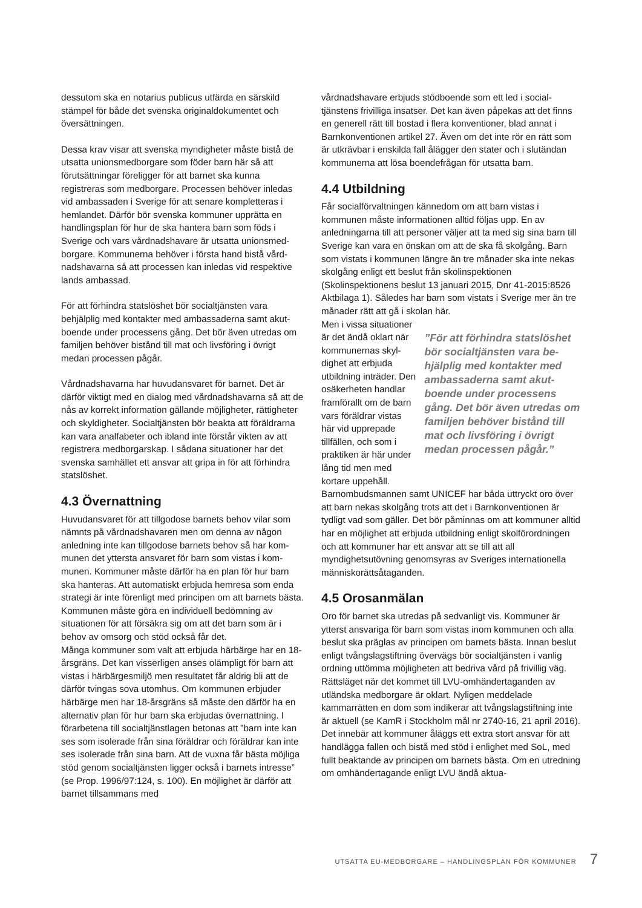dessutom ska en notarius publicus utfärda en särskild stämpel för både det svenska originaldokumentet och översättningen.
Dessa krav visar att svenska myndigheter måste bistå de utsatta unionsmedborgare som föder barn här så att förutsättningar föreligger för att barnet ska kunna registreras som medborgare. Processen behöver inledas vid ambassaden i Sverige för att senare kompletteras i hemlandet. Därför bör svenska kommuner upprätta en handlingsplan för hur de ska hantera barn som föds i Sverige och vars vårdnadshavare är utsatta unionsmed­borgare. Kommunerna behöver i första hand bistå vård­nadshavarna så att processen kan inledas vid respektive lands ambassad.
För att förhindra statslöshet bör socialtjänsten vara behjälplig med kontakter med ambassaderna samt akut­boende under processens gång. Det bör även utredas om familjen behöver bistånd till mat och livsföring i övrigt medan processen pågår.
Vårdnadshavarna har huvudansvaret för barnet. Det är därför viktigt med en dialog med vårdnadshavarna så att de nås av korrekt information gällande möjligheter, rättigheter och skyldigheter. Socialtjänsten bör beakta att föräldrarna kan vara analfabeter och ibland inte förstår vikten av att registrera medborgarskap. I sådana situationer har det svenska samhället ett ansvar att gripa in för att förhindra statslöshet.
4.3 Övernattning
Huvudansvaret för att tillgodose barnets behov vilar som nämnts på vårdnadshavaren men om denna av någon anledning inte kan tillgodose barnets behov så har kom­munen det yttersta ansvaret för barn som vistas i kom­munen. Kommuner måste därför ha en plan för hur barn ska hanteras. Att automatiskt erbjuda hemresa som enda strategi är inte förenligt med principen om att barnets bästa. Kommunen måste göra en individuell bedömning av situationen för att försäkra sig om att det barn som är i behov av omsorg och stöd också får det.
Många kommuner som valt att erbjuda härbärge har en 18-årsgräns. Det kan visserligen anses olämpligt för barn att vistas i härbärgesmiljö men resultatet får aldrig bli att de därför tvingas sova utomhus. Om kommunen erbjuder härbärge men har 18-årsgräns så måste den därför ha en alternativ plan för hur barn ska erbjudas övernattning. I förarbetena till socialtjänstlagen betonas att ”barn inte kan ses som isolerade från sina föräldrar och föräldrar kan inte ses isolerade från sina barn. Att de vuxna får bästa möjliga stöd genom socialtjänsten ligger också i barnets intresse” (se Prop. 1996/97:124, s. 100). En möjlighet är därför att barnet tillsammans med
vårdnadshavare erbjuds stödboende som ett led i social­tjänstens frivilliga insatser. Det kan även påpekas att det finns en generell rätt till bostad i flera konventioner, blad annat i Barnkonventionen artikel 27. Även om det inte rör en rätt som är utkrävbar i enskilda fall ålägger den stater och i slutändan kommunerna att lösa boendefrågan för utsatta barn.
4.4 Utbildning
Får socialförvaltningen kännedom om att barn vistas i kommunen måste informationen alltid följas upp. En av anledningarna till att personer väljer att ta med sig sina barn till Sverige kan vara en önskan om att de ska få skolgång. Barn som vistats i kommunen längre än tre må­nader ska inte nekas skolgång enligt ett beslut från skol­inspektionen (Skolinspektionens beslut 13 januari 2015, Dnr 41-2015:8526 Aktbilaga 1). Således har barn som vis­tats i Sverige mer än tre månader rätt att gå i skolan här.
Men i vissa situationer är det ändå oklart när kommunernas skyl­dighet att erbjuda utbildning inträder. Den osäkerheten handlar framförallt om de barn vars föräldrar vistas här vid upprepade tillfällen, och som i praktiken är här under lång tid men med kortare uppehåll.
”För att förhindra statslöshet bör socialtjänsten vara be­hjälplig med kontakter med ambassaderna samt akut­boende under processens gång. Det bör även utredas om familjen behöver bistånd till mat och livsföring i övrigt medan processen pågår.”
Barnombudsmannen samt UNICEF har båda uttryckt oro över att barn nekas skolgång trots att det i Barnkonven­tionen är tydligt vad som gäller. Det bör påminnas om att kommuner alltid har en möjlighet att erbjuda utbildning enligt skolförordningen och att kommuner har ett ansvar att se till att all myndighetsutövning genomsyras av Sveriges internationella människorättsåtaganden.
4.5 Orosanmälan
Oro för barnet ska utredas på sedvanligt vis. Kommuner är ytterst ansvariga för barn som vistas inom kommu­nen och alla beslut ska präglas av principen om barnets bästa. Innan beslut enligt tvångslagstiftning övervägs bör socialtjänsten i vanlig ordning uttömma möjligheten att bedriva vård på frivillig väg. Rättsläget när det kommet till LVU-omhändertaganden av utländska medborgare är oklart. Nyligen meddelade kammarrätten en dom som indikerar att tvångslagstiftning inte är aktuell (se KamR i Stockholm mål nr 2740-16, 21 april 2016). Det innebär att kommuner åläggs ett extra stort ansvar för att hand­lägga fallen och bistå med stöd i enlighet med SoL, med fullt beaktande av principen om barnets bästa. Om en utredning om omhändertagande enligt LVU ändå aktua-
UTSATTA EU-MEDBORGARE – HANDLINGSPLAN FÖR KOMMUNER 7